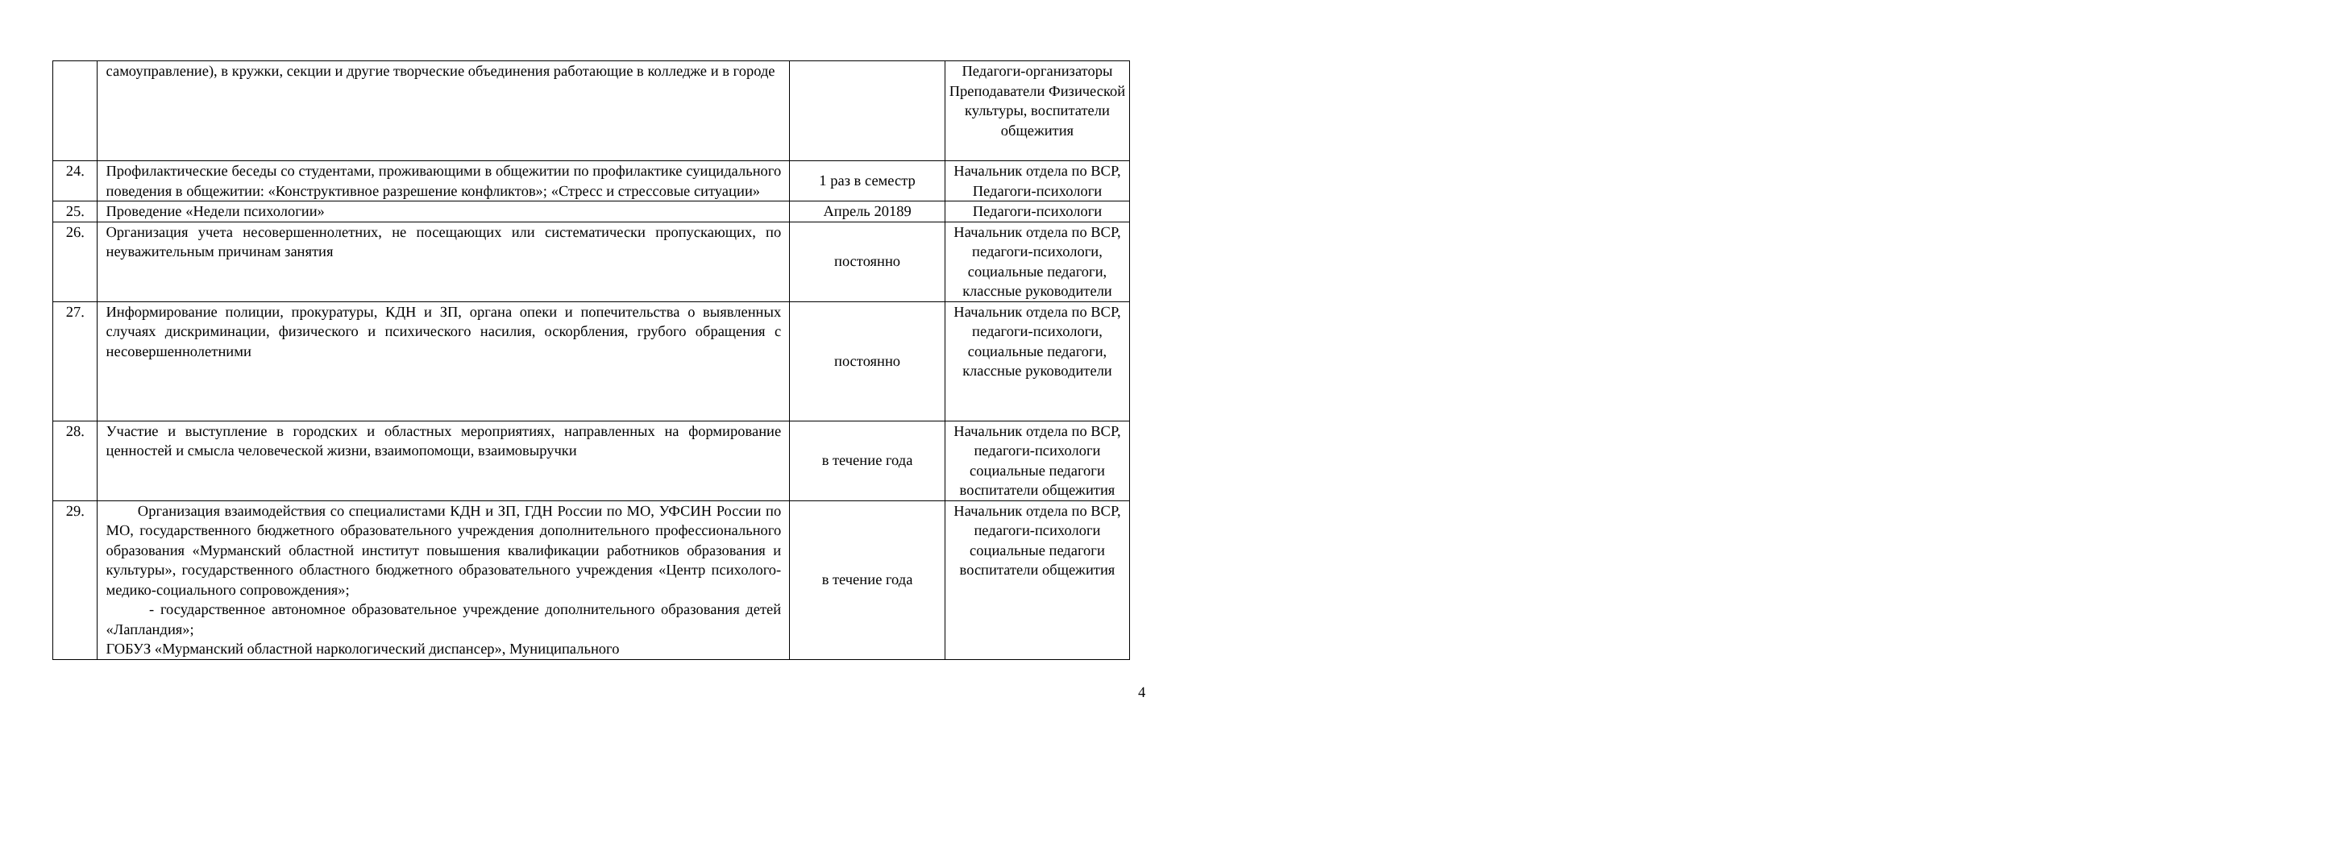| | самоуправление), в кружки, секции и другие творческие объединения работающие в колледже и в городе | | Педагоги-организаторы Преподаватели Физической культуры, воспитатели общежития |
| 24. | Профилактические беседы со студентами, проживающими в общежитии по профилактике суицидального поведения в общежитии: «Конструктивное разрешение конфликтов»; «Стресс и стрессовые ситуации» | 1 раз в семестр | Начальник отдела по ВСР, Педагоги-психологи |
| 25. | Проведение «Недели психологии» | Апрель 20189 | Педагоги-психологи |
| 26. | Организация учета несовершеннолетних, не посещающих или систематически пропускающих, по неуважительным причинам занятия | постоянно | Начальник отдела по ВСР, педагоги-психологи, социальные педагоги, классные руководители |
| 27. | Информирование полиции, прокуратуры, КДН и ЗП, органа опеки и попечительства о выявленных случаях дискриминации, физического и психического насилия, оскорбления, грубого обращения с несовершеннолетними | постоянно | Начальник отдела по ВСР, педагоги-психологи, социальные педагоги, классные руководители |
| 28. | Участие и выступление в городских и областных мероприятиях, направленных на формирование ценностей и смысла человеческой жизни, взаимопомощи, взаимовыручки | в течение года | Начальник отдела по ВСР, педагоги-психологи социальные педагоги воспитатели общежития |
| 29. | Организация взаимодействия со специалистами КДН и ЗП, ГДН России по МО, УФСИН России по МО, государственного бюджетного образовательного учреждения дополнительного профессионального образования «Мурманский областной институт повышения квалификации работников образования и культуры», государственного областного бюджетного образовательного учреждения «Центр психолого-медико-социального сопровождения»; - государственное автономное образовательное учреждение дополнительного образования детей «Лапландия»; ГОБУЗ «Мурманский областной наркологический диспансер», Муниципального | в течение года | Начальник отдела по ВСР, педагоги-психологи социальные педагоги воспитатели общежития |
4